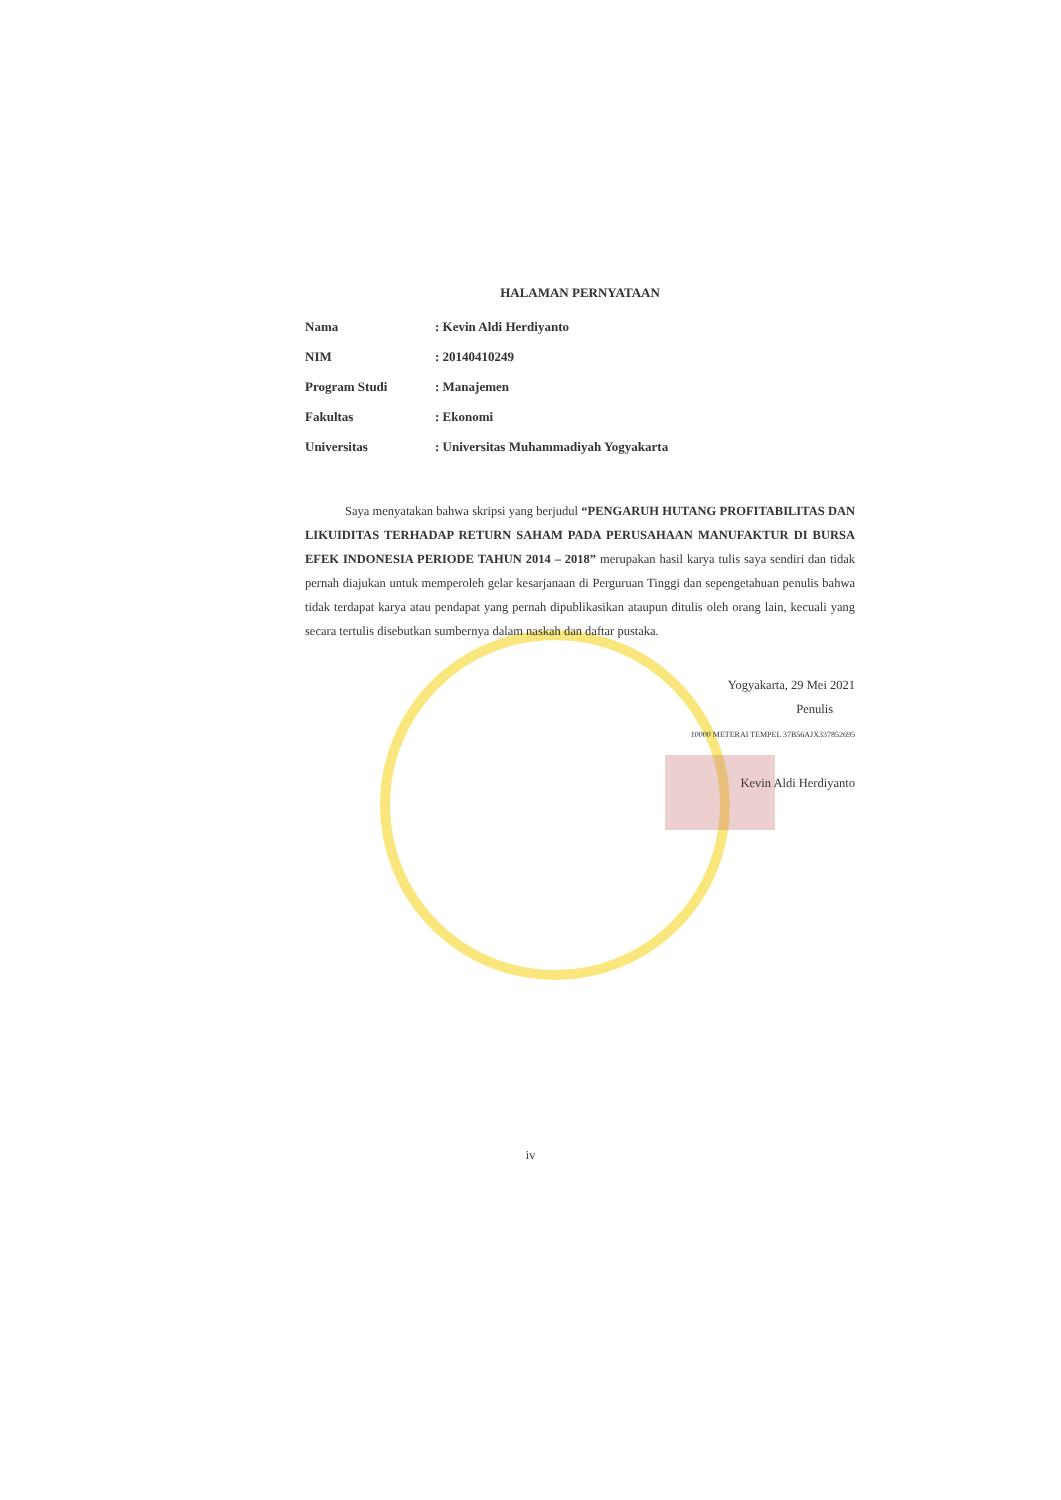HALAMAN PERNYATAAN
Nama: Kevin Aldi Herdiyanto
NIM: 20140410249
Program Studi: Manajemen
Fakultas: Ekonomi
Universitas: Universitas Muhammadiyah Yogyakarta
Saya menyatakan bahwa skripsi yang berjudul “PENGARUH HUTANG PROFITABILITAS DAN LIKUIDITAS TERHADAP RETURN SAHAM PADA PERUSAHAAN MANUFAKTUR DI BURSA EFEK INDONESIA PERIODE TAHUN 2014 – 2018” merupakan hasil karya tulis saya sendiri dan tidak pernah diajukan untuk memperoleh gelar kesarjanaan di Perguruan Tinggi dan sepengetahuan penulis bahwa tidak terdapat karya atau pendapat yang pernah dipublikasikan ataupun ditulis oleh orang lain, kecuali yang secara tertulis disebutkan sumbernya dalam naskah dan daftar pustaka.
Yogyakarta, 29 Mei 2021
Penulis
10000 METERAI TEMPEL 37B56AJX337852695
Kevin Aldi Herdiyanto
iv